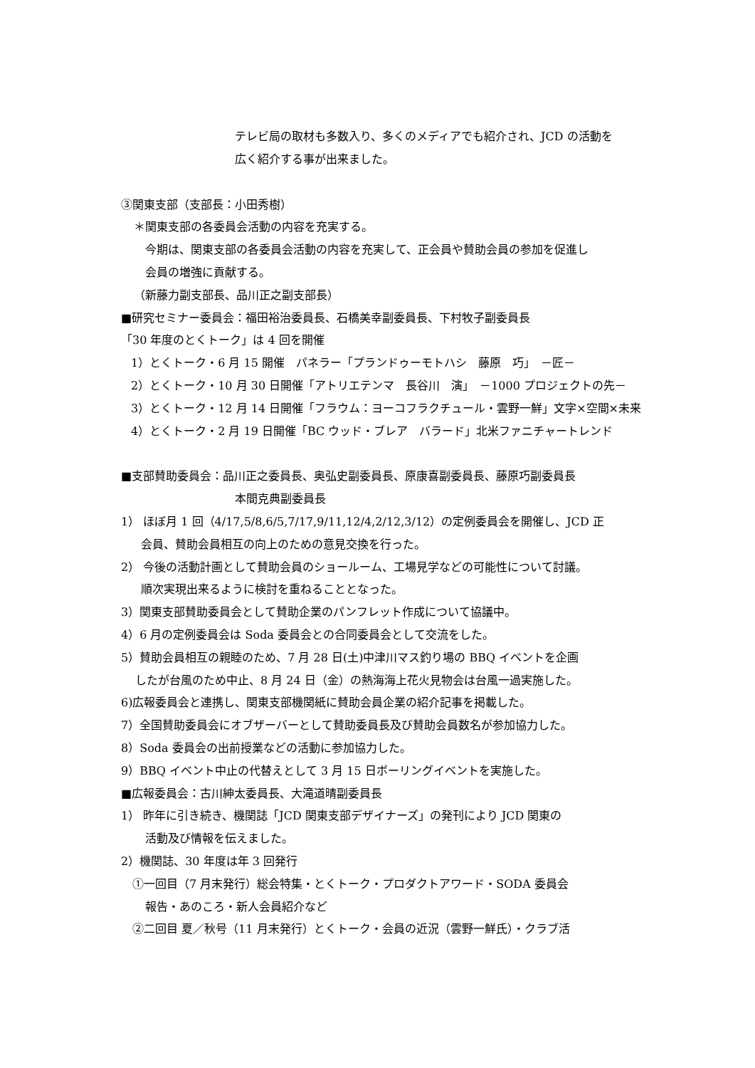テレビ局の取材も多数入り、多くのメディアでも紹介され、JCD の活動を
広く紹介する事が出来ました。
③関東支部（支部長：小田秀樹）
＊関東支部の各委員会活動の内容を充実する。
今期は、関東支部の各委員会活動の内容を充実して、正会員や賛助会員の参加を促進し
会員の増強に貢献する。
（新藤力副支部長、品川正之副支部長）
■研究セミナー委員会：福田裕治委員長、石橋美幸副委員長、下村牧子副委員長
「30 年度のとくトーク」は 4 回を開催
1）とくトーク・6 月 15 開催　パネラー「プランドゥーモトハシ　藤原　巧」　－匠－
2）とくトーク・10 月 30 日開催「アトリエテンマ　長谷川　演」　－1000 プロジェクトの先－
3）とくトーク・12 月 14 日開催「フラウム：ヨーコフラクチュール・雲野一鮮」文字×空間×未来
4）とくトーク・2 月 19 日開催「BC ウッド・ブレア　バラード」北米ファニチャートレンド
■支部賛助委員会：品川正之委員長、奥弘史副委員長、原康喜副委員長、藤原巧副委員長
本間克典副委員長
1） ほぼ月 1 回（4/17,5/8,6/5,7/17,9/11,12/4,2/12,3/12）の定例委員会を開催し、JCD 正
会員、賛助会員相互の向上のための意見交換を行った。
2） 今後の活動計画として賛助会員のショールーム、工場見学などの可能性について討議。
順次実現出来るように検討を重ねることとなった。
3）関東支部賛助委員会として賛助企業のパンフレット作成について協議中。
4）6 月の定例委員会は Soda 委員会との合同委員会として交流をした。
5）賛助会員相互の親睦のため、7 月 28 日(土)中津川マス釣り場の BBQ イベントを企画
したが台風のため中止、8 月 24 日（金）の熱海海上花火見物会は台風一過実施した。
6)広報委員会と連携し、関東支部機関紙に賛助会員企業の紹介記事を掲載した。
7）全国賛助委員会にオブザーバーとして賛助委員長及び賛助会員数名が参加協力した。
8）Soda 委員会の出前授業などの活動に参加協力した。
9）BBQ イベント中止の代替えとして 3 月 15 日ボーリングイベントを実施した。
■広報委員会：古川紳太委員長、大滝道晴副委員長
1） 昨年に引き続き、機関誌「JCD 関東支部デザイナーズ」の発刊により JCD 関東の
活動及び情報を伝えました。
2）機関誌、30 年度は年 3 回発行
①一回目（7 月末発行）総会特集・とくトーク・プロダクトアワード・SODA 委員会
報告・あのころ・新人会員紹介など
②二回目 夏／秋号（11 月末発行）とくトーク・会員の近況（雲野一鮮氏）・クラブ活